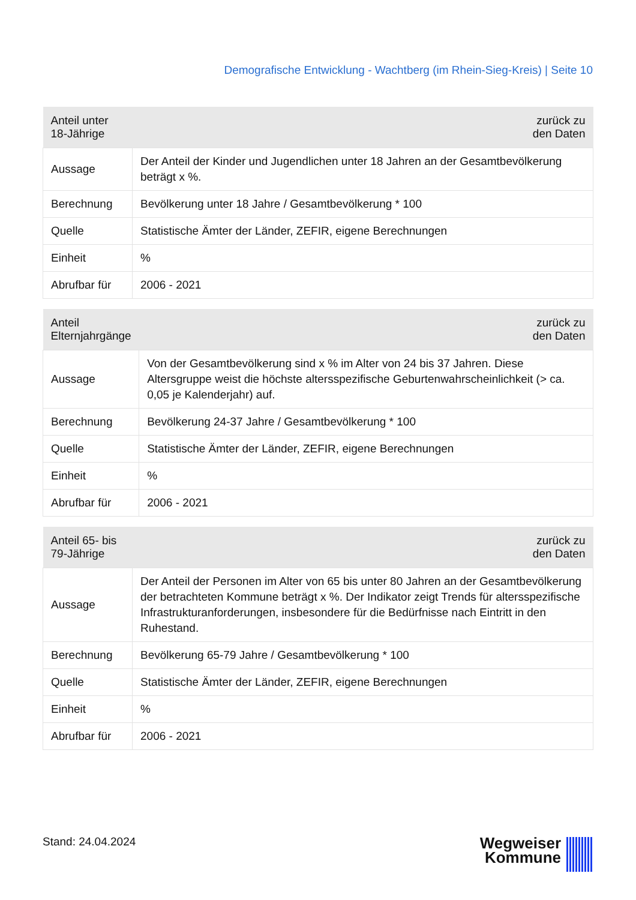Demografische Entwicklung - Wachtberg (im Rhein-Sieg-Kreis) | Seite 10
| Anteil unter 18-Jährige | zurück zu den Daten |
| --- | --- |
| Aussage | Der Anteil der Kinder und Jugendlichen unter 18 Jahren an der Gesamtbevölkerung beträgt x %. |
| Berechnung | Bevölkerung unter 18 Jahre / Gesamtbevölkerung * 100 |
| Quelle | Statistische Ämter der Länder, ZEFIR, eigene Berechnungen |
| Einheit | % |
| Abrufbar für | 2006 - 2021 |
| Anteil Elternjahrgänge | zurück zu den Daten |
| --- | --- |
| Aussage | Von der Gesamtbevölkerung sind x % im Alter von 24 bis 37 Jahren. Diese Altersgruppe weist die höchste altersspezifische Geburtenwahrscheinlichkeit (> ca. 0,05 je Kalenderjahr) auf. |
| Berechnung | Bevölkerung 24-37 Jahre / Gesamtbevölkerung * 100 |
| Quelle | Statistische Ämter der Länder, ZEFIR, eigene Berechnungen |
| Einheit | % |
| Abrufbar für | 2006 - 2021 |
| Anteil 65- bis 79-Jährige | zurück zu den Daten |
| --- | --- |
| Aussage | Der Anteil der Personen im Alter von 65 bis unter 80 Jahren an der Gesamtbevölkerung der betrachteten Kommune beträgt x %. Der Indikator zeigt Trends für altersspezifische Infrastrukturanforderungen, insbesondere für die Bedürfnisse nach Eintritt in den Ruhestand. |
| Berechnung | Bevölkerung 65-79 Jahre / Gesamtbevölkerung * 100 |
| Quelle | Statistische Ämter der Länder, ZEFIR, eigene Berechnungen |
| Einheit | % |
| Abrufbar für | 2006 - 2021 |
Stand: 24.04.2024
Wegweiser
Kommune